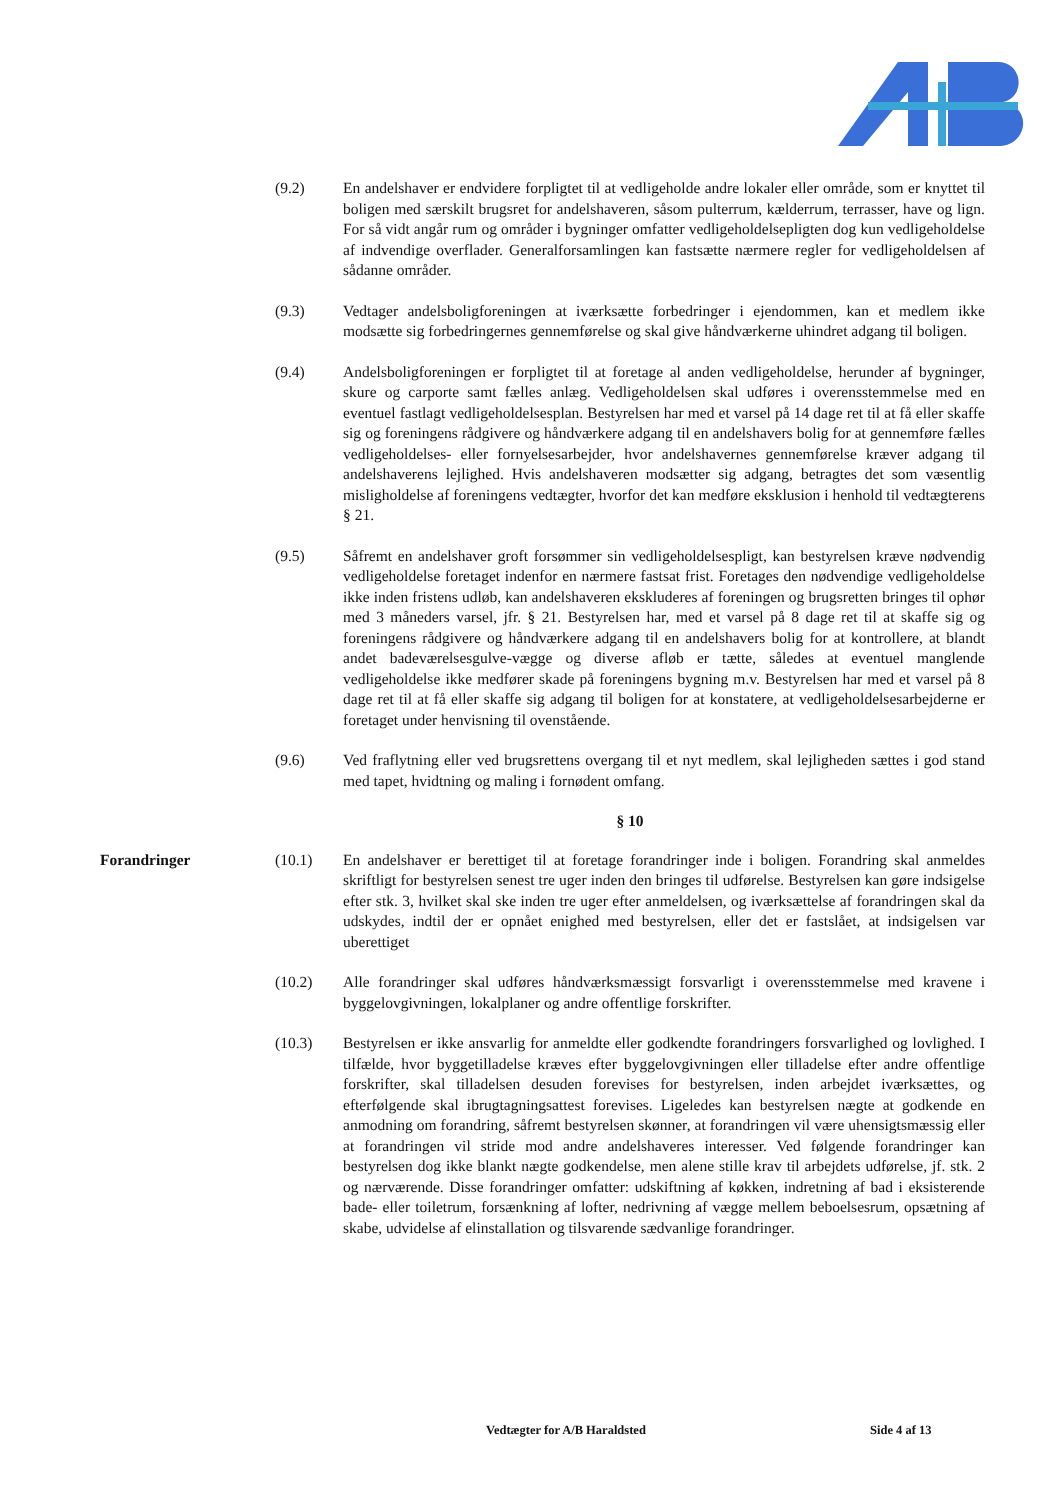(9.2) En andelshaver er endvidere forpligtet til at vedligeholde andre lokaler eller område, som er knyttet til boligen med særskilt brugsret for andelshaveren, såsom pulterrum, kælderrum, terrasser, have og lign. For så vidt angår rum og områder i bygninger omfatter vedligeholdelsepligten dog kun vedligeholdelse af indvendige overflader. Generalforsamlingen kan fastsætte nærmere regler for vedligeholdelsen af sådanne områder.
(9.3) Vedtager andelsboligforeningen at iværksætte forbedringer i ejendommen, kan et medlem ikke modsætte sig forbedringernes gennemførelse og skal give håndværkerne uhindret adgang til boligen.
(9.4) Andelsboligforeningen er forpligtet til at foretage al anden vedligeholdelse, herunder af bygninger, skure og carporte samt fælles anlæg. Vedligeholdelsen skal udføres i overensstemmelse med en eventuel fastlagt vedligeholdelsesplan. Bestyrelsen har med et varsel på 14 dage ret til at få eller skaffe sig og foreningens rådgivere og håndværkere adgang til en andelshavers bolig for at gennemføre fælles vedligeholdelses- eller fornyelsesarbejder, hvor andelshavernes gennemførelse kræver adgang til andelshaverens lejlighed. Hvis andelshaveren modsætter sig adgang, betragtes det som væsentlig misligholdelse af foreningens vedtægter, hvorfor det kan medføre eksklusion i henhold til vedtægterens § 21.
(9.5) Såfremt en andelshaver groft forsømmer sin vedligeholdelsespligt, kan bestyrelsen kræve nødvendig vedligeholdelse foretaget indenfor en nærmere fastsat frist. Foretages den nødvendige vedligeholdelse ikke inden fristens udløb, kan andelshaveren ekskluderes af foreningen og brugsretten bringes til ophør med 3 måneders varsel, jfr. § 21. Bestyrelsen har, med et varsel på 8 dage ret til at skaffe sig og foreningens rådgivere og håndværkere adgang til en andelshavers bolig for at kontrollere, at blandt andet badeværelsesgulve-vægge og diverse afløb er tætte, således at eventuel manglende vedligeholdelse ikke medfører skade på foreningens bygning m.v. Bestyrelsen har med et varsel på 8 dage ret til at få eller skaffe sig adgang til boligen for at konstatere, at vedligeholdelsesarbejderne er foretaget under henvisning til ovenstående.
(9.6) Ved fraflytning eller ved brugsrettens overgang til et nyt medlem, skal lejligheden sættes i god stand med tapet, hvidtning og maling i fornødent omfang.
§ 10
Forandringer (10.1) En andelshaver er berettiget til at foretage forandringer inde i boligen. Forandring skal anmeldes skriftligt for bestyrelsen senest tre uger inden den bringes til udførelse. Bestyrelsen kan gøre indsigelse efter stk. 3, hvilket skal ske inden tre uger efter anmeldelsen, og iværksættelse af forandringen skal da udskydes, indtil der er opnået enighed med bestyrelsen, eller det er fastslået, at indsigelsen var uberettiget
(10.2) Alle forandringer skal udføres håndværksmæssigt forsvarligt i overensstemmelse med kravene i byggelovgivningen, lokalplaner og andre offentlige forskrifter.
(10.3) Bestyrelsen er ikke ansvarlig for anmeldte eller godkendte forandringers forsvarlighed og lovlighed. I tilfælde, hvor byggetilladelse kræves efter byggelovgivningen eller tilladelse efter andre offentlige forskrifter, skal tilladelsen desuden forevises for bestyrelsen, inden arbejdet iværksættes, og efterfølgende skal ibrugtagningsattest forevises. Ligeledes kan bestyrelsen nægte at godkende en anmodning om forandring, såfremt bestyrelsen skønner, at forandringen vil være uhensigtsmæssig eller at forandringen vil stride mod andre andelshaveres interesser. Ved følgende forandringer kan bestyrelsen dog ikke blankt nægte godkendelse, men alene stille krav til arbejdets udførelse, jf. stk. 2 og nærværende. Disse forandringer omfatter: udskiftning af køkken, indretning af bad i eksisterende bade- eller toiletrum, forsænkning af lofter, nedrivning af vægge mellem beboelsesrum, opsætning af skabe, udvidelse af elinstallation og tilsvarende sædvanlige forandringer.
Vedtægter for A/B Haraldsted Side 4 af 13